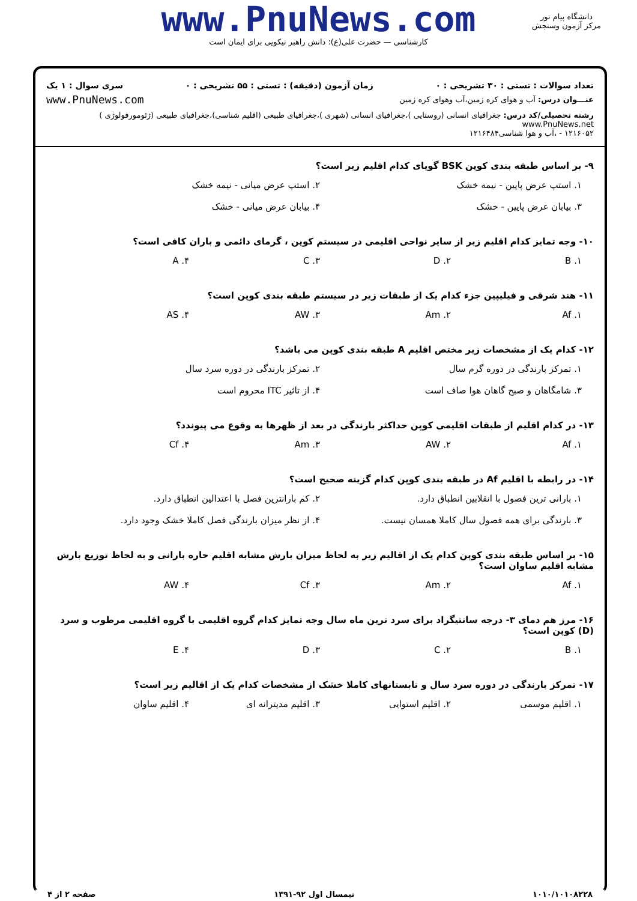www.PnuNews.com
کارشناسی — حضرت علی(ع): دانش راهبر نیکویی برای ایمان است
دانشگاه پیام نور
مرکز آزمون وسنجش
تعداد سوالات : تستی : ۳۰ تشریحی : ۰ زمان آزمون (دقیقه) : تستی : ۵۵ تشریحی : ۰ سری سوال : ۱ یک
عنـــوان درس: آب و هوای کره زمین،آب وهوای کره زمین
www.PnuNews.com
رشته تحصیلی/کد درس: جغرافیای انسانی (روستایی )،جغرافیای انسانی (شهری )،جغرافیای طبیعی (اقلیم شناسی)،جغرافیای طبیعی (ژئومورفولوژی ) www.PnuNews.net
۱۲۱۶۰۵۲ - ،آب و هوا شناسی۱۲۱۶۴۸۴
۹- بر اساس طبقه بندی کوپن BSK گویای کدام اقلیم زیر است؟
۱. استپ عرض پایین - نیمه خشک ۲. استپ عرض میانی - نیمه خشک
۳. بیابان عرض پایین - خشک ۴. بیابان عرض میانی - خشک
۱۰- وجه تمایز کدام اقلیم زیر از سایر نواحی اقلیمی در سیستم کوپن ، گرمای دائمی و باران کافی است؟
۱. B ۲. D ۳. C ۴. A
۱۱- هند شرقی و فیلیپین جزء کدام یک از طبقات زیر در سیستم طبقه بندی کوپن است؟
۱. Af ۲. Am ۳. AW ۴. AS
۱۲- کدام یک از مشخصات زیر مختص اقلیم A طبقه بندی کوپن می باشد؟
۱. تمرکز بارندگی در دوره گرم سال
۲. تمرکز بارندگی در دوره سرد سال
۳. شامگاهان و صبح گاهان هوا صاف است
۴. از تاثیر ITC محروم است
۱۳- در کدام اقلیم از طبقات اقلیمی کوپن حداکثر بارندگی در بعد از ظهرها به وقوع می پیوندد؟
۱. Af ۲. AW ۳. Am ۴. Cf
۱۴- در رابطه با اقلیم Af در طبقه بندی کوپن کدام گزینه صحیح است؟
۱. بارانی ترین فصول با انقلابین انطباق دارد.
۲. کم بارانترین فصل با اعتدالین انطباق دارد.
۳. بارندگی برای همه فصول سال کاملا همسان نیست.
۴. از نظر میزان بارندگی فصل کاملا خشک وجود دارد.
۱۵- بر اساس طبقه بندی کوپن کدام یک از اقالیم زیر به لحاظ میزان بارش مشابه اقلیم حاره بارانی و به لحاظ توزیع بارش مشابه اقلیم ساوان است؟
۱. Af ۲. Am ۳. Cf ۴. AW
۱۶- مرز هم دمای ۳- درجه سانتیگراد برای سرد ترین ماه سال وجه تمایز کدام گروه اقلیمی با گروه اقلیمی مرطوب و سرد (D) کوپن است؟
۱. B ۲. C ۳. D ۴. E
۱۷- تمرکز بارندگی در دوره سرد سال و تابستانهای کاملا خشک از مشخصات کدام یک از اقالیم زیر است؟
۱. اقلیم موسمی ۲. اقلیم استوایی ۳. اقلیم مدیترانه ای ۴. اقلیم ساوان
۱۰۱۰/۱۰۱۰۸۲۲۸ نیمسال اول ۹۲-۱۳۹۱ صفحه ۲ از ۴